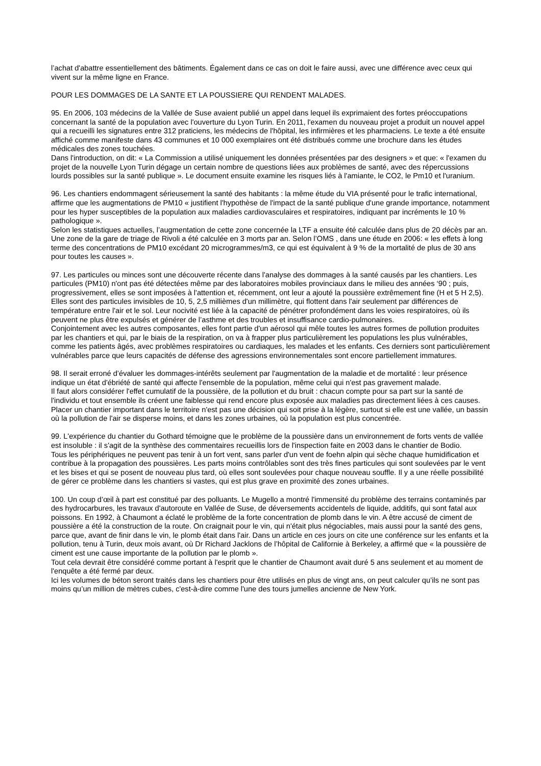l’achat d'abattre essentiellement des bâtiments. Également dans ce cas on doit le faire aussi, avec une différence avec ceux qui vivent sur la même ligne en France.
POUR LES DOMMAGES DE LA SANTE ET LA POUSSIERE QUI RENDENT MALADES.
95. En 2006, 103 médecins de la Vallée de Suse avaient publié un appel dans lequel ils exprimaient des fortes préoccupations concernant la santé de la population avec l'ouverture du Lyon Turin. En 2011, l'examen du nouveau projet a produit un nouvel appel qui a recueilli les signatures entre 312 praticiens, les médecins de l'hôpital, les infirmières et les pharmaciens. Le texte a été ensuite affiché comme manifeste dans 43 communes et 10 000 exemplaires ont été distribués comme une brochure dans les études médicales des zones touchées.
Dans l'introduction, on dit: « La Commission a utilisé uniquement les données présentées par des designers » et que: « l'examen du projet de la nouvelle Lyon Turin dégage un certain nombre de questions liées aux problèmes de santé, avec des répercussions lourds possibles sur la santé publique ». Le document ensuite examine les risques liés à l'amiante, le CO2, le Pm10 et l'uranium.
96. Les chantiers endommagent sérieusement la santé des habitants : la même étude du VIA présenté pour le trafic international, affirme que les augmentations de PM10 « justifient l'hypothèse de l'impact de la santé publique d'une grande importance, notamment pour les hyper susceptibles de la population aux maladies cardiovasculaires et respiratoires, indiquant par incréments le 10 % pathologique ».
Selon les statistiques actuelles, l’augmentation de cette zone concernée la LTF a ensuite été calculée dans plus de 20 décès par an. Une zone de la gare de triage de Rivoli a été calculée en 3 morts par an. Selon l’OMS , dans une étude en 2006: « les effets à long terme des concentrations de PM10 excédant 20 microgrammes/m3, ce qui est équivalent à 9 % de la mortalité de plus de 30 ans pour toutes les causes ».
97. Les particules ou minces sont une découverte récente dans l'analyse des dommages à la santé causés par les chantiers. Les particules (PM10) n'ont pas été détectées même par des laboratoires mobiles provinciaux dans le milieu des années ‘90 ; puis, progressivement, elles se sont imposées à l'attention et, récemment, ont leur a ajouté la poussière extrêmement fine (H et 5 H 2,5). Elles sont des particules invisibles de 10, 5, 2,5 millièmes d'un millimètre, qui flottent dans l'air seulement par différences de température entre l'air et le sol. Leur nocivité est liée à la capacité de pénétrer profondément dans les voies respiratoires, où ils peuvent ne plus être expulsés et générer de l’asthme et des troubles et insuffisance cardio-pulmonaires.
Conjointement avec les autres composantes, elles font partie d'un aérosol qui mêle toutes les autres formes de pollution produites par les chantiers et qui, par le biais de la respiration, on va à frapper plus particulièrement les populations les plus vulnérables, comme les patients âgés, avec problèmes respiratoires ou cardiaques, les malades et les enfants. Ces derniers sont particulièrement vulnérables parce que leurs capacités de défense des agressions environnementales sont encore partiellement immatures.
98. Il serait erroné d’évaluer les dommages-intérêts seulement par l'augmentation de la maladie et de mortalité : leur présence indique un état d'ébriété de santé qui affecte l'ensemble de la population, même celui qui n'est pas gravement malade.
Il faut alors considérer l'effet cumulatif de la poussière, de la pollution et du bruit : chacun compte pour sa part sur la santé de l'individu et tout ensemble ils créent une faiblesse qui rend encore plus exposée aux maladies pas directement liées à ces causes. Placer un chantier important dans le territoire n'est pas une décision qui soit prise à la légère, surtout si elle est une vallée, un bassin où la pollution de l'air se disperse moins, et dans les zones urbaines, où la population est plus concentrée.
99. L'expérience du chantier du Gothard témoigne que le problème de la poussière dans un environnement de forts vents de vallée est insoluble : il s'agit de la synthèse des commentaires recueillis lors de l'inspection faite en 2003 dans le chantier de Bodio.
Tous les périphériques ne peuvent pas tenir à un fort vent, sans parler d'un vent de foehn alpin qui sèche chaque humidification et contribue à la propagation des poussières. Les parts moins contrôlables sont des très fines particules qui sont soulevées par le vent et les bises et qui se posent de nouveau plus tard, où elles sont soulevées pour chaque nouveau souffle. Il y a une réelle possibilité de gérer ce problème dans les chantiers si vastes, qui est plus grave en proximité des zones urbaines.
100. Un coup d’œil à part est constitué par des polluants. Le Mugello a montré l'immensité du problème des terrains contaminés par des hydrocarbures, les travaux d'autoroute en Vallée de Suse, de déversements accidentels de liquide, additifs, qui sont fatal aux poissons. En 1992, à Chaumont a éclaté le problème de la forte concentration de plomb dans le vin. A être accusé de ciment de poussière a été la construction de la route. On craignait pour le vin, qui n'était plus négociables, mais aussi pour la santé des gens, parce que, avant de finir dans le vin, le plomb était dans l'air. Dans un article en ces jours on cite une conférence sur les enfants et la pollution, tenu à Turin, deux mois avant, où Dr Richard Jacklons de l’hôpital de Californie à Berkeley, a affirmé que « la poussière de ciment est une cause importante de la pollution par le plomb ».
Tout cela devrait être considéré comme portant à l'esprit que le chantier de Chaumont avait duré 5 ans seulement et au moment de l'enquête a été fermé par deux.
Ici les volumes de béton seront traités dans les chantiers pour être utilisés en plus de vingt ans, on peut calculer qu’ils ne sont pas moins qu’un million de mètres cubes, c'est-à-dire comme l'une des tours jumelles ancienne de New York.